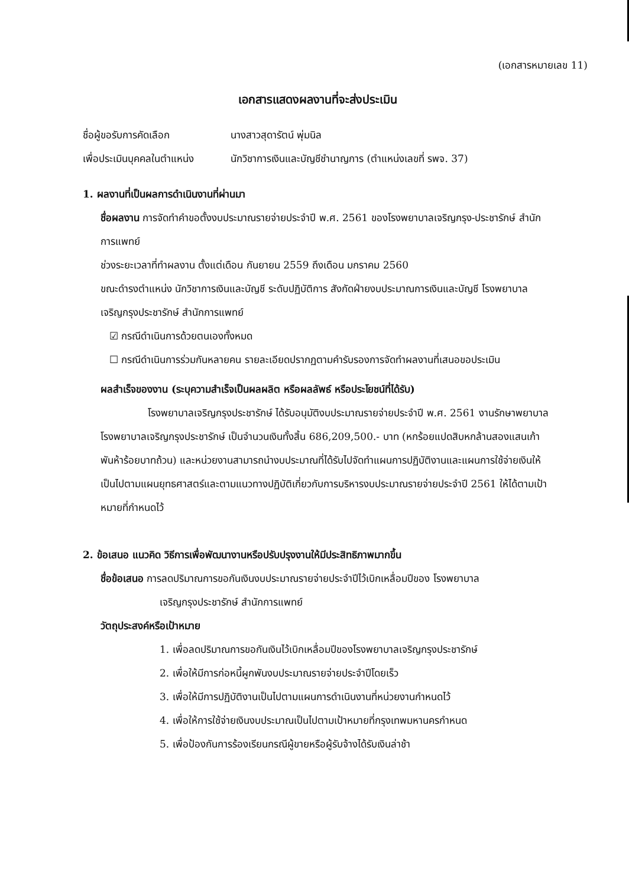(เอกสารหมายเลข 11)
เอกสารแสดงผลงานที่จะส่งประเมิน
ชื่อผู้ขอรับการคัดเลือก นางสาวสุดารัตน์ พุ่มนิล
เพื่อประเมินบุคคลในตำแหน่ง
นักวิชาการเงินและบัญชีชำนาญการ (ตำแหน่งเลขที่ รพจ. 37)
1. ผลงานที่เป็นผลการดำเนินงานที่ผ่านมา
ชื่อผลงาน การจัดทำคำขอตั้งงบประมาณรายจ่ายประจำปี พ.ศ. 2561 ของโรงพยาบาลเจริญกรุง-ประชารักษ์ สำนักการแพทย์
ช่วงระยะเวลาที่ทำผลงาน ตั้งแต่เดือน กันยายน 2559 ถึงเดือน มกราคม 2560
ขณะดำรงตำแหน่ง นักวิชาการเงินและบัญชี ระดับปฏิบัติการ สังกัดฝ่ายงบประมาณการเงินและบัญชี โรงพยาบาลเจริญกรุงประชารักษ์ สำนักการแพทย์
☑ กรณีดำเนินการด้วยตนเองทั้งหมด
☐ กรณีดำเนินการร่วมกันหลายคน รายละเอียดปรากฏตามคำรับรองการจัดทำผลงานที่เสนอขอประเมิน
ผลสำเร็จของงาน (ระบุความสำเร็จเป็นผลผลิต หรือผลลัพธ์ หรือประโยชน์ที่ได้รับ)
โรงพยาบาลเจริญกรุงประชารักษ์ ได้รับอนุมัติงบประมาณรายจ่ายประจำปี พ.ศ. 2561 งานรักษาพยาบาล โรงพยาบาลเจริญกรุงประชารักษ์ เป็นจำนวนเงินทั้งสิ้น 686,209,500.- บาท (หกร้อยแปดสิบหกล้านสองแสนเก้าพันห้าร้อยบาทถ้วน) และหน่วยงานสามารถนำงบประมาณที่ได้รับไปจัดทำแผนการปฏิบัติงานและแผนการใช้จ่ายเงินให้เป็นไปตามแผนยุทธศาสตร์และตามแนวทางปฏิบัติเกี่ยวกับการบริหารงบประมาณรายจ่ายประจำปี 2561 ให้ได้ตามเป้าหมายที่กำหนดไว้
2. ข้อเสนอ แนวคิด วิธีการเพื่อพัฒนางานหรือปรับปรุงงานให้มีประสิทธิภาพมากขึ้น
ชื่อข้อเสนอ การลดปริมาณการขอกันเงินงบประมาณรายจ่ายประจำปีไว้เบิกเหลื่อมปีของ โรงพยาบาล
เจริญกรุงประชารักษ์ สำนักการแพทย์
วัตถุประสงค์หรือเป้าหมาย
1. เพื่อลดปริมาณการขอกันเงินไว้เบิกเหลื่อมปีของโรงพยาบาลเจริญกรุงประชารักษ์
2. เพื่อให้มีการก่อหนี้ผูกพันงบประมาณรายจ่ายประจำปีโดยเร็ว
3. เพื่อให้มีการปฏิบัติงานเป็นไปตามแผนการดำเนินงานที่หน่วยงานกำหนดไว้
4. เพื่อให้การใช้จ่ายเงินงบประมาณเป็นไปตามเป้าหมายที่กรุงเทพมหานครกำหนด
5. เพื่อป้องกันการร้องเรียนกรณีผู้ขายหรือผู้รับจ้างได้รับเงินล่าช้า